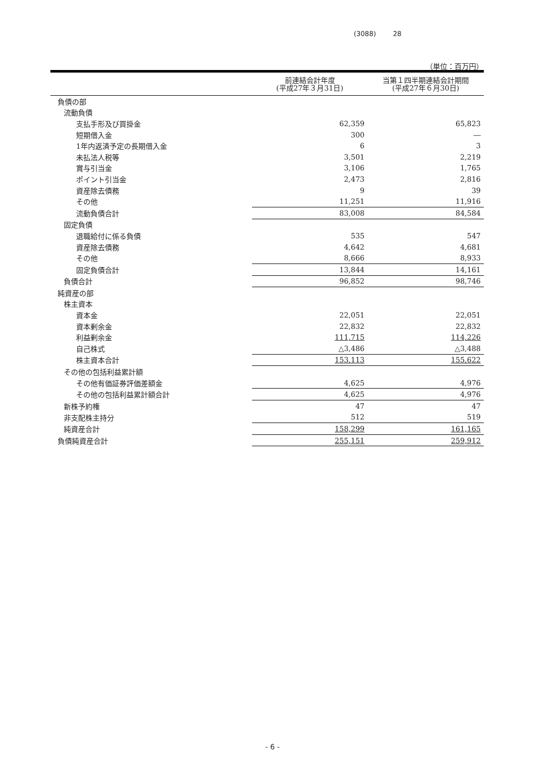(3088) 28
（単位：百万円）
| | 前連結会計年度 (平成27年３月31日) | 当第１四半期連結会計期間 (平成27年６月30日) |
| --- | --- | --- |
| 負債の部 | | |
| 流動負債 | | |
| 支払手形及び買掛金 | 62,359 | 65,823 |
| 短期借入金 | 300 | ― |
| 1年内返済予定の長期借入金 | 6 | 3 |
| 未払法人税等 | 3,501 | 2,219 |
| 賞与引当金 | 3,106 | 1,765 |
| ポイント引当金 | 2,473 | 2,816 |
| 資産除去債務 | 9 | 39 |
| その他 | 11,251 | 11,916 |
| 流動負債合計 | 83,008 | 84,584 |
| 固定負債 | | |
| 退職給付に係る負債 | 535 | 547 |
| 資産除去債務 | 4,642 | 4,681 |
| その他 | 8,666 | 8,933 |
| 固定負債合計 | 13,844 | 14,161 |
| 負債合計 | 96,852 | 98,746 |
| 純資産の部 | | |
| 株主資本 | | |
| 資本金 | 22,051 | 22,051 |
| 資本剰余金 | 22,832 | 22,832 |
| 利益剰余金 | 111,715 | 114,226 |
| 自己株式 | △3,486 | △3,488 |
| 株主資本合計 | 153,113 | 155,622 |
| その他の包括利益累計額 | | |
| その他有価証券評価差額金 | 4,625 | 4,976 |
| その他の包括利益累計額合計 | 4,625 | 4,976 |
| 新株予約権 | 47 | 47 |
| 非支配株主持分 | 512 | 519 |
| 純資産合計 | 158,299 | 161,165 |
| 負債純資産合計 | 255,151 | 259,912 |
- 6 -